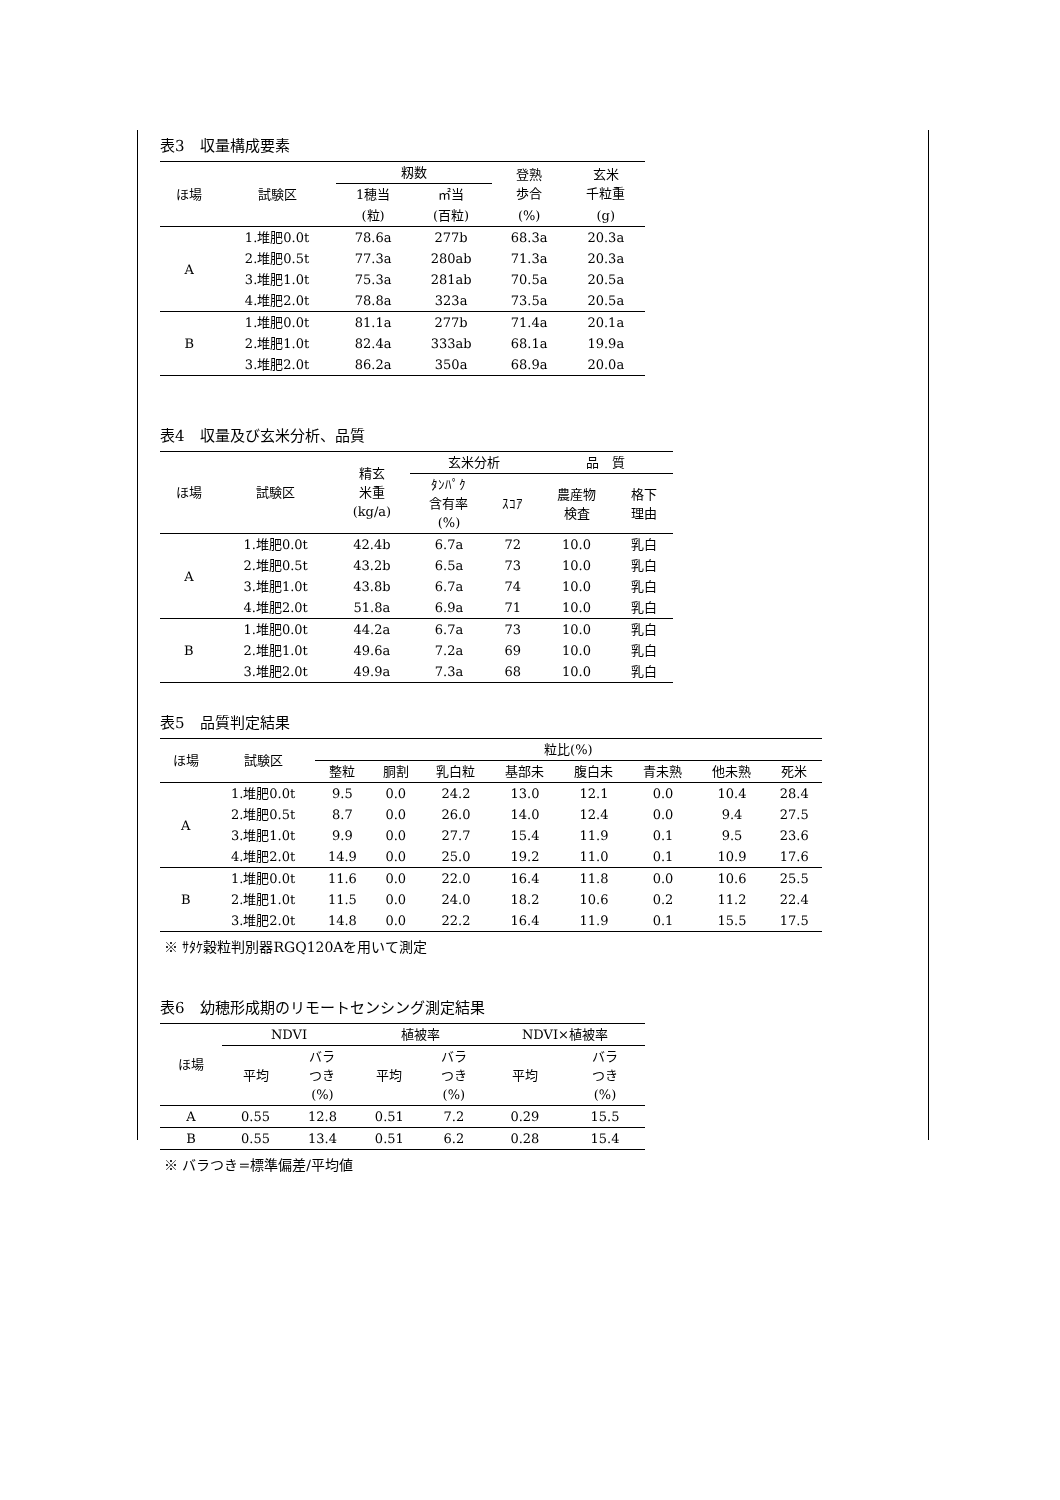表3　収量構成要素
| ほ場 | 試験区 | 籾数 | | 登熟 歩合 | 玄米 千粒重 |
| --- | --- | --- | --- | --- | --- |
| | | 1穂当 | ㎡当 | | |
| | | (粒) | (百粒) | (%) | (g) |
| A | 1.堆肥0.0t | 78.6a | 277b | 68.3a | 20.3a |
| | 2.堆肥0.5t | 77.3a | 280ab | 71.3a | 20.3a |
| | 3.堆肥1.0t | 75.3a | 281ab | 70.5a | 20.5a |
| | 4.堆肥2.0t | 78.8a | 323a | 73.5a | 20.5a |
| B | 1.堆肥0.0t | 81.1a | 277b | 71.4a | 20.1a |
| | 2.堆肥1.0t | 82.4a | 333ab | 68.1a | 19.9a |
| | 3.堆肥2.0t | 86.2a | 350a | 68.9a | 20.0a |
表4　収量及び玄米分析、品質
| ほ場 | 試験区 | 精玄 米重 (kg/a) | 玄米分析 | | 品 質 | |
| --- | --- | --- | --- | --- | --- | --- |
| | | | ﾀﾝﾊﾟｸ 含有率 (%) | ｽｺｱ | 農産物 検査 | 格下 理由 |
| A | 1.堆肥0.0t | 42.4b | 6.7a | 72 | 10.0 | 乳白 |
| | 2.堆肥0.5t | 43.2b | 6.5a | 73 | 10.0 | 乳白 |
| | 3.堆肥1.0t | 43.8b | 6.7a | 74 | 10.0 | 乳白 |
| | 4.堆肥2.0t | 51.8a | 6.9a | 71 | 10.0 | 乳白 |
| B | 1.堆肥0.0t | 44.2a | 6.7a | 73 | 10.0 | 乳白 |
| | 2.堆肥1.0t | 49.6a | 7.2a | 69 | 10.0 | 乳白 |
| | 3.堆肥2.0t | 49.9a | 7.3a | 68 | 10.0 | 乳白 |
表5　品質判定結果
| ほ場 | 試験区 | 粒比(%) | | | | | | | |
| --- | --- | --- | --- | --- | --- | --- | --- | --- | --- |
| | | 整粒 | 胴割 | 乳白粒 | 基部未 | 腹白未 | 青未熟 | 他未熟 | 死米 |
| A | 1.堆肥0.0t | 9.5 | 0.0 | 24.2 | 13.0 | 12.1 | 0.0 | 10.4 | 28.4 |
| | 2.堆肥0.5t | 8.7 | 0.0 | 26.0 | 14.0 | 12.4 | 0.0 | 9.4 | 27.5 |
| | 3.堆肥1.0t | 9.9 | 0.0 | 27.7 | 15.4 | 11.9 | 0.1 | 9.5 | 23.6 |
| | 4.堆肥2.0t | 14.9 | 0.0 | 25.0 | 19.2 | 11.0 | 0.1 | 10.9 | 17.6 |
| B | 1.堆肥0.0t | 11.6 | 0.0 | 22.0 | 16.4 | 11.8 | 0.0 | 10.6 | 25.5 |
| | 2.堆肥1.0t | 11.5 | 0.0 | 24.0 | 18.2 | 10.6 | 0.2 | 11.2 | 22.4 |
| | 3.堆肥2.0t | 14.8 | 0.0 | 22.2 | 16.4 | 11.9 | 0.1 | 15.5 | 17.5 |
※ ｻﾀｹ穀粒判別器RGQ120Aを用いて測定
表6　幼穂形成期のリモートセンシング測定結果
| ほ場 | NDVI | | 植被率 | | NDVI×植被率 | |
| --- | --- | --- | --- | --- | --- | --- |
| | 平均 | バラ つき (%) | 平均 | バラ つき (%) | 平均 | バラ つき (%) |
| A | 0.55 | 12.8 | 0.51 | 7.2 | 0.29 | 15.5 |
| B | 0.55 | 13.4 | 0.51 | 6.2 | 0.28 | 15.4 |
※ バラつき=標準偏差/平均値